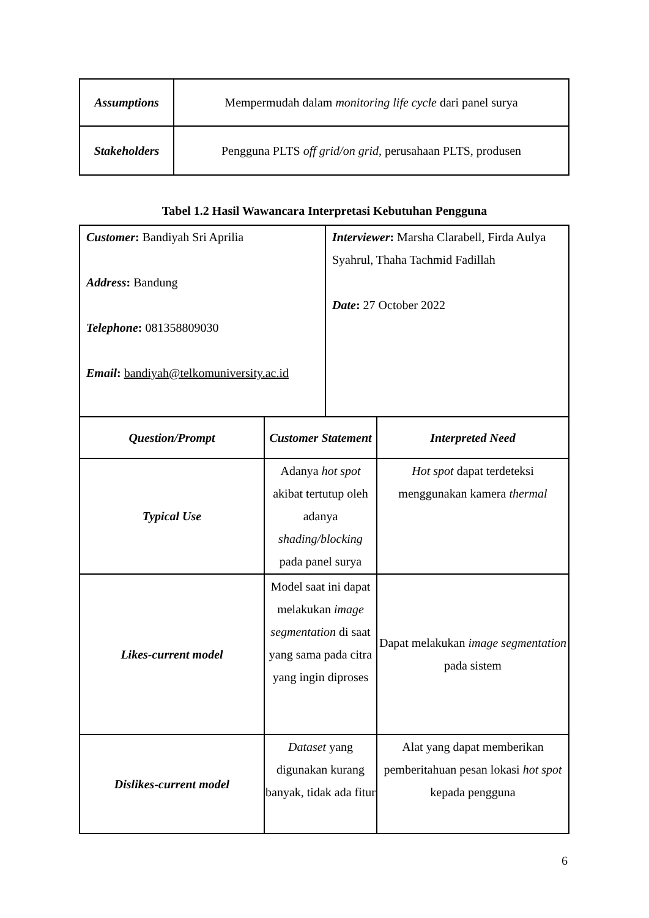| Assumptions | Mempermudah dalam monitoring life cycle dari panel surya |
| Stakeholders | Pengguna PLTS off grid/on grid , perusahaan PLTS, produsen |
Tabel 1.2 Hasil Wawancara Interpretasi Kebutuhan Pengguna
| Customer : Bandiyah Sri Aprilia Address : Bandung Telephone : 081358809030 Email : bandiyah@telkomuniversity.ac.id | Interviewer : Marsha Clarabell, Firda Aulya Syahrul, Thaha Tachmid Fadillah Date : 27 October 2022 |
| Question/Prompt | Customer Statement | Interpreted Need |
| Typical Use | Adanya hot spot akibat tertutup oleh adanya shading/blocking pada panel surya | Hot spot dapat terdeteksi menggunakan kamera thermal |
| Likes-current model | Model saat ini dapat melakukan image segmentation di saat yang sama pada citra yang ingin diproses | Dapat melakukan image segmentation pada sistem |
| Dislikes-current model | Dataset yang digunakan kurang banyak, tidak ada fitur | Alat yang dapat memberikan pemberitahuan pesan lokasi hot spot kepada pengguna |
6